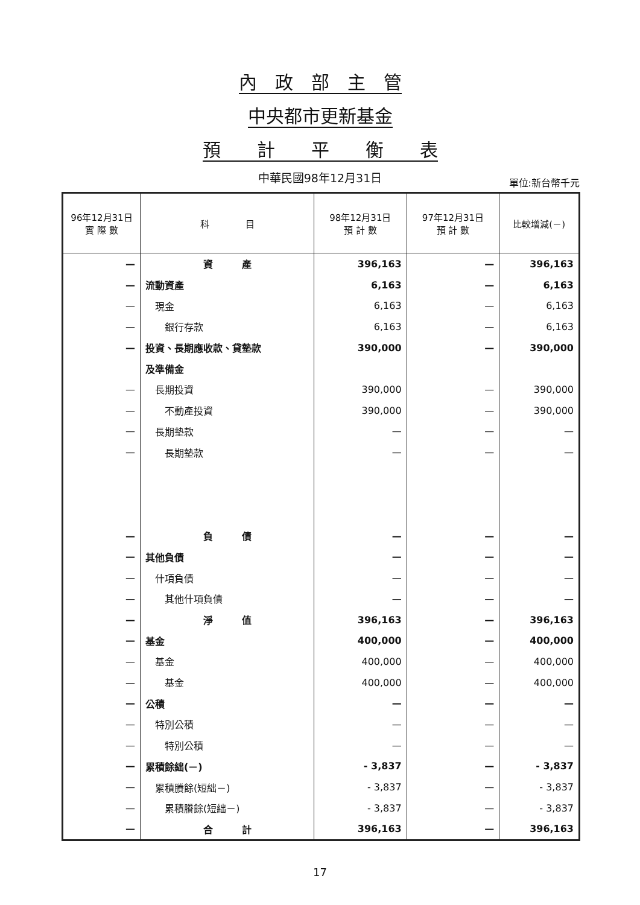內　政　部　主　管
中央都市更新基金
預　　計　　平　　衡　　表
中華民國98年12月31日
單位:新台幣千元
| 96年12月31日 實 際 數 | 科 目 | 98年12月31日 預 計 數 | 97年12月31日 預 計 數 | 比較增減(－) |
| --- | --- | --- | --- | --- |
| — | 資 產 | 396,163 | — | 396,163 |
| — | 流動資產 | 6,163 | — | 6,163 |
| — | 現金 | 6,163 | — | 6,163 |
| — | 銀行存款 | 6,163 | — | 6,163 |
| — | 投資、長期應收款、貸墊款 | 390,000 | — | 390,000 |
| | 及準備金 | | | |
| — | 長期投資 | 390,000 | — | 390,000 |
| — | 不動產投資 | 390,000 | — | 390,000 |
| — | 長期墊款 | — | — | — |
| — | 長期墊款 | — | — | — |
| — | 負 債 | — | — | — |
| — | 其他負債 | — | — | — |
| — | 什項負債 | — | — | — |
| — | 其他什項負債 | — | — | — |
| — | 淨 值 | 396,163 | — | 396,163 |
| — | 基金 | 400,000 | — | 400,000 |
| — | 基金 | 400,000 | — | 400,000 |
| — | 基金 | 400,000 | — | 400,000 |
| — | 公積 | — | — | — |
| — | 特別公積 | — | — | — |
| — | 特別公積 | — | — | — |
| — | 累積餘絀(－) | - 3,837 | — | - 3,837 |
| — | 累積賸餘(短絀－) | - 3,837 | — | - 3,837 |
| — | 累積賸餘(短絀－) | - 3,837 | — | - 3,837 |
| — | 合 計 | 396,163 | — | 396,163 |
17